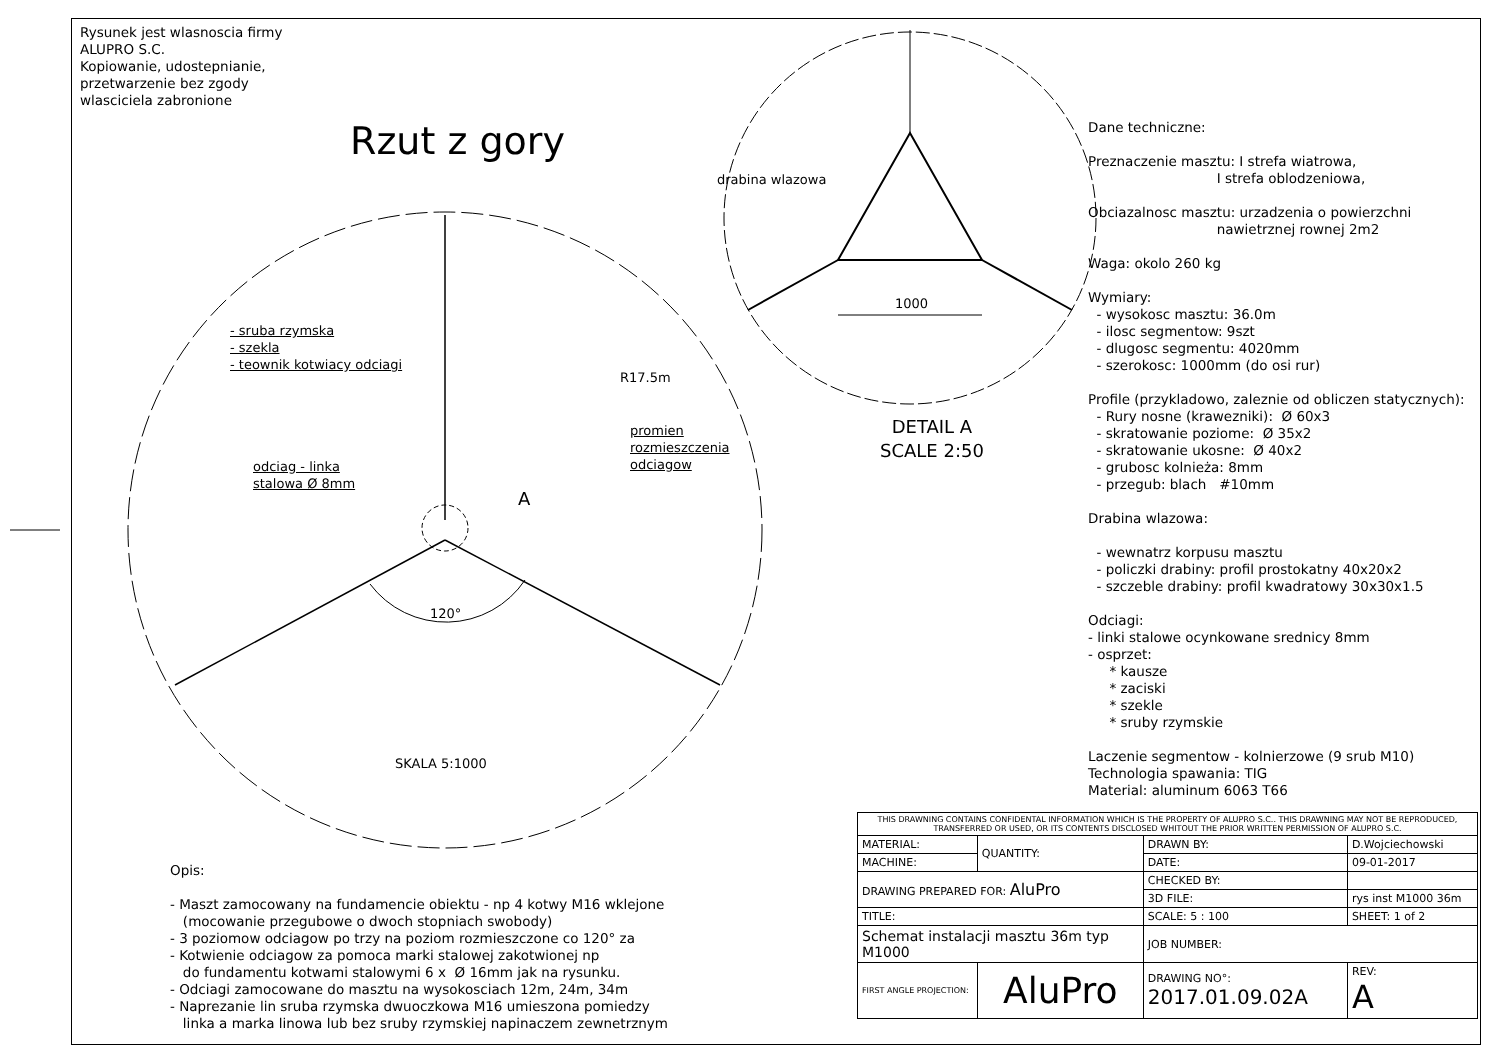Rysunek jest wlasnoscia firmy
ALUPRO S.C.
Kopiowanie, udostepnianie,
przetwarzenie bez zgody
wlasciciela zabronione
Rzut z gory
- sruba rzymska
- szekla
- teownik kotwiacy odciagi
R17.5m
promien
rozmieszczenia
odciagow
odciag - linka
stalowa Ø 8mm
A
120°
SKALA 5:1000
drabina wlazowa
1000
DETAIL A
SCALE 2:50
Dane techniczne: Preznaczenie masztu: I strefa wiatrowa, I strefa oblodzeniowa, Obciazalnosc masztu: urzadzenia o powierzchni nawietrznej rownej 2m2 Waga: okolo 260 kg Wymiary: - wysokosc masztu: 36.0m - ilosc segmentow: 9szt - dlugosc segmentu: 4020mm - szerokosc: 1000mm (do osi rur) Profile (przykladowo, zaleznie od obliczen statycznych): - Rury nosne (krawezniki): Ø 60x3 - skratowanie poziome: Ø 35x2 - skratowanie ukosne: Ø 40x2 - grubosc kolnieża: 8mm - przegub: blach #10mm Drabina wlazowa: - wewnatrz korpusu masztu - policzki drabiny: profil prostokatny 40x20x2 - szczeble drabiny: profil kwadratowy 30x30x1.5 Odciagi: - linki stalowe ocynkowane srednicy 8mm - osprzet: * kausze * zaciski * szekle * sruby rzymskie Laczenie segmentow - kolnierzowe (9 srub M10) Technologia spawania: TIG Material: aluminum 6063 T66
Opis: - Maszt zamocowany na fundamencie obiektu - np 4 kotwy M16 wklejone (mocowanie przegubowe o dwoch stopniach swobody) - 3 poziomow odciagow po trzy na poziom rozmieszczone co 120° za - Kotwienie odciagow za pomoca marki stalowej zakotwionej np do fundamentu kotwami stalowymi 6 x Ø 16mm jak na rysunku. - Odciagi zamocowane do masztu na wysokosciach 12m, 24m, 34m - Naprezanie lin sruba rzymska dwuoczkowa M16 umieszona pomiedzy linka a marka linowa lub bez sruby rzymskiej napinaczem zewnetrznym
| THIS DRAWNING CONTAINS CONFIDENTAL INFORMATION WHICH IS THE PROPERTY OF ALUPRO S.C.. THIS DRAWNING MAY NOT BE REPRODUCED, TRANSFERRED OR USED, OR ITS CONTENTS DISCLOSED WHITOUT THE PRIOR WRITTEN PERMISSION OF ALUPRO S.C. | | | | |
| MATERIAL: | | QUANTITY: | DRAWN BY: | D.Wojciechowski |
| MACHINE: | | | DATE: | 09-01-2017 |
| DRAWING PREPARED FOR: AluPro | | | CHECKED BY: | |
| | | | 3D FILE: | rys inst M1000 36m |
| TITLE: | | | SCALE: 5 : 100 | SHEET: 1 of 2 |
| Schemat instalacji masztu 36m typ M1000 | | | JOB NUMBER: | |
| FIRST ANGLE PROJECTION: | AluPro | | DRAWING NO°: 2017.01.09.02A | REV: A |